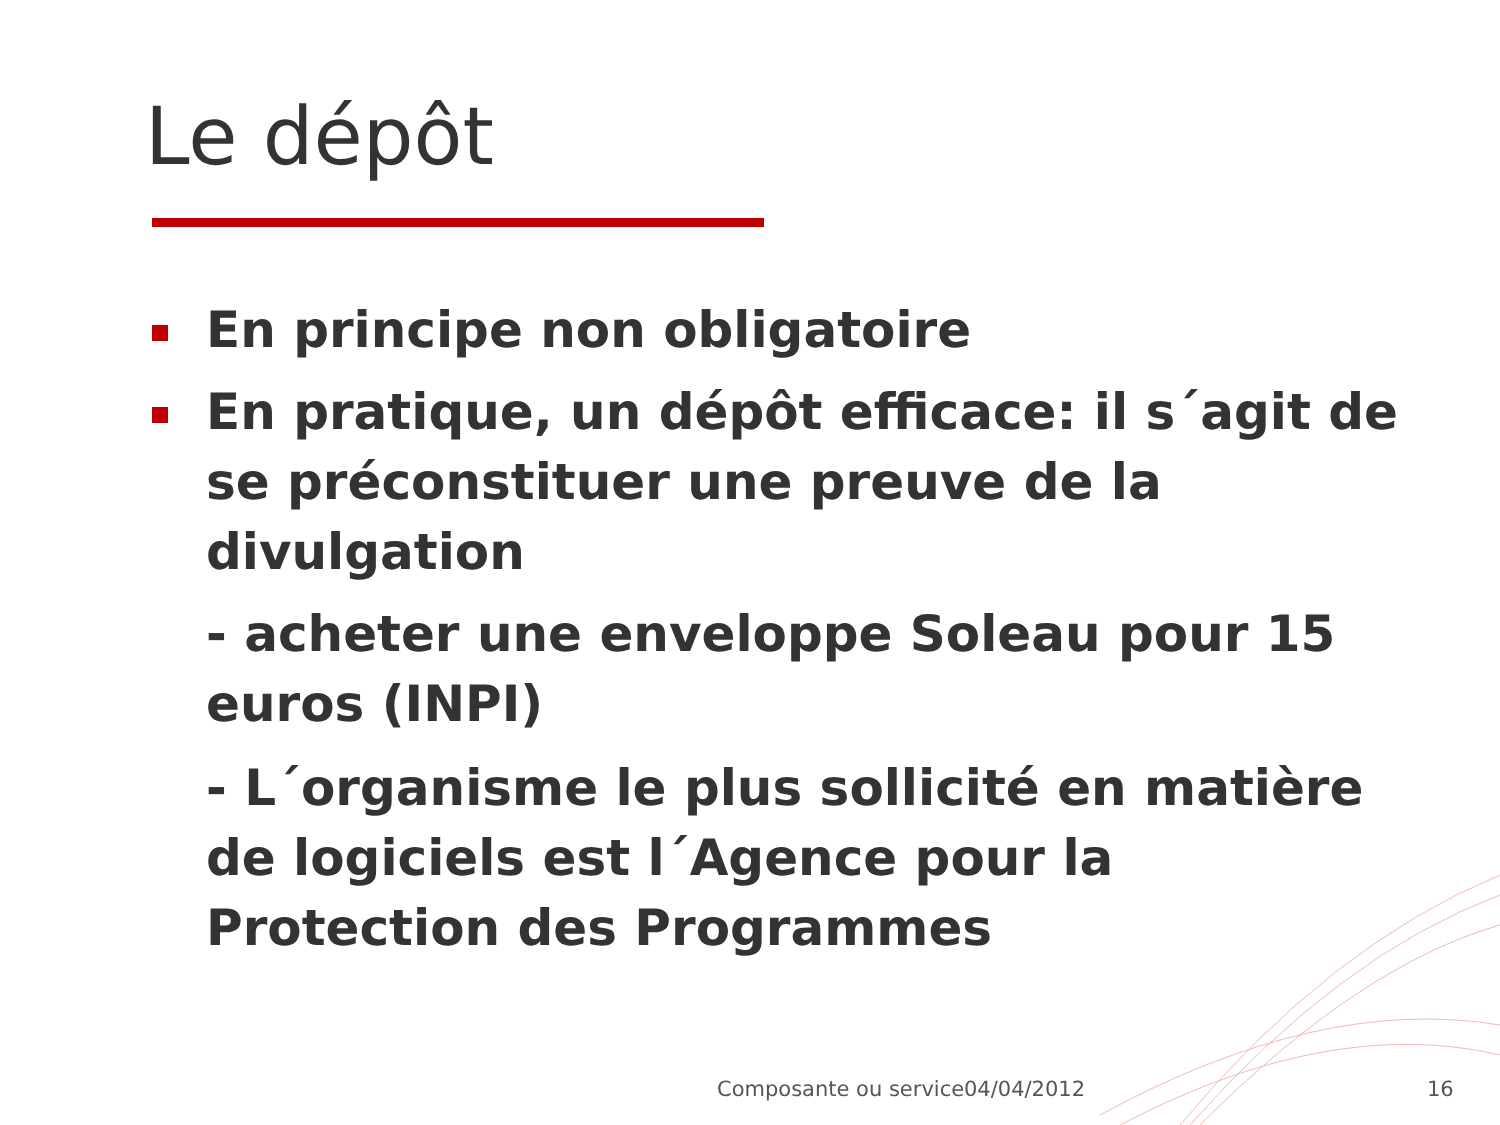Le dépôt
En principe non obligatoire
En pratique, un dépôt efficace: il s´agit de se préconstituer une preuve de la divulgation
- acheter une enveloppe Soleau pour 15 euros (INPI)
- L´organisme le plus sollicité en matière de logiciels est l´Agence pour la Protection des Programmes
Composante ou service 04/04/2012 16